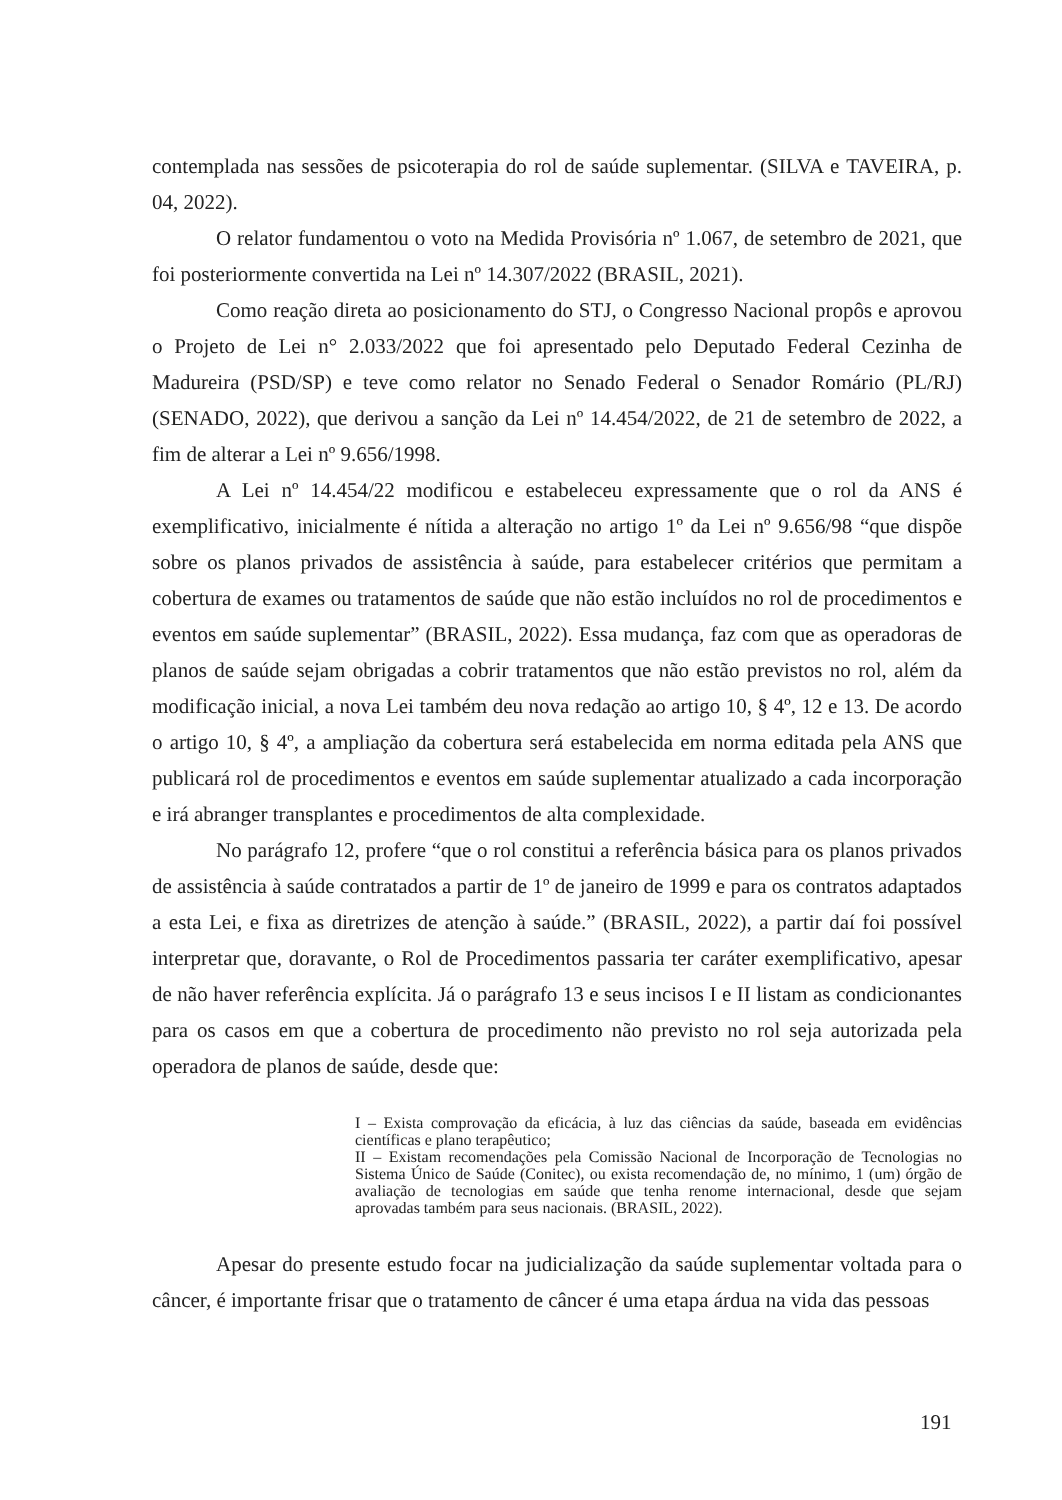contemplada nas sessões de psicoterapia do rol de saúde suplementar. (SILVA e TAVEIRA, p. 04, 2022).
O relator fundamentou o voto na Medida Provisória nº 1.067, de setembro de 2021, que foi posteriormente convertida na Lei nº 14.307/2022 (BRASIL, 2021).
Como reação direta ao posicionamento do STJ, o Congresso Nacional propôs e aprovou o Projeto de Lei n° 2.033/2022 que foi apresentado pelo Deputado Federal Cezinha de Madureira (PSD/SP) e teve como relator no Senado Federal o Senador Romário (PL/RJ) (SENADO, 2022), que derivou a sanção da Lei nº 14.454/2022, de 21 de setembro de 2022, a fim de alterar a Lei nº 9.656/1998.
A Lei nº 14.454/22 modificou e estabeleceu expressamente que o rol da ANS é exemplificativo, inicialmente é nítida a alteração no artigo 1º da Lei nº 9.656/98 “que dispõe sobre os planos privados de assistência à saúde, para estabelecer critérios que permitam a cobertura de exames ou tratamentos de saúde que não estão incluídos no rol de procedimentos e eventos em saúde suplementar” (BRASIL, 2022). Essa mudança, faz com que as operadoras de planos de saúde sejam obrigadas a cobrir tratamentos que não estão previstos no rol, além da modificação inicial, a nova Lei também deu nova redação ao artigo 10, § 4º, 12 e 13. De acordo o artigo 10, § 4º, a ampliação da cobertura será estabelecida em norma editada pela ANS que publicará rol de procedimentos e eventos em saúde suplementar atualizado a cada incorporação e irá abranger transplantes e procedimentos de alta complexidade.
No parágrafo 12, profere “que o rol constitui a referência básica para os planos privados de assistência à saúde contratados a partir de 1º de janeiro de 1999 e para os contratos adaptados a esta Lei, e fixa as diretrizes de atenção à saúde.” (BRASIL, 2022), a partir daí foi possível interpretar que, doravante, o Rol de Procedimentos passaria ter caráter exemplificativo, apesar de não haver referência explícita. Já o parágrafo 13 e seus incisos I e II listam as condicionantes para os casos em que a cobertura de procedimento não previsto no rol seja autorizada pela operadora de planos de saúde, desde que:
I – Exista comprovação da eficácia, à luz das ciências da saúde, baseada em evidências científicas e plano terapêutico;
II – Existam recomendações pela Comissão Nacional de Incorporação de Tecnologias no Sistema Único de Saúde (Conitec), ou exista recomendação de, no mínimo, 1 (um) órgão de avaliação de tecnologias em saúde que tenha renome internacional, desde que sejam aprovadas também para seus nacionais. (BRASIL, 2022).
Apesar do presente estudo focar na judicialização da saúde suplementar voltada para o câncer, é importante frisar que o tratamento de câncer é uma etapa árdua na vida das pessoas
191